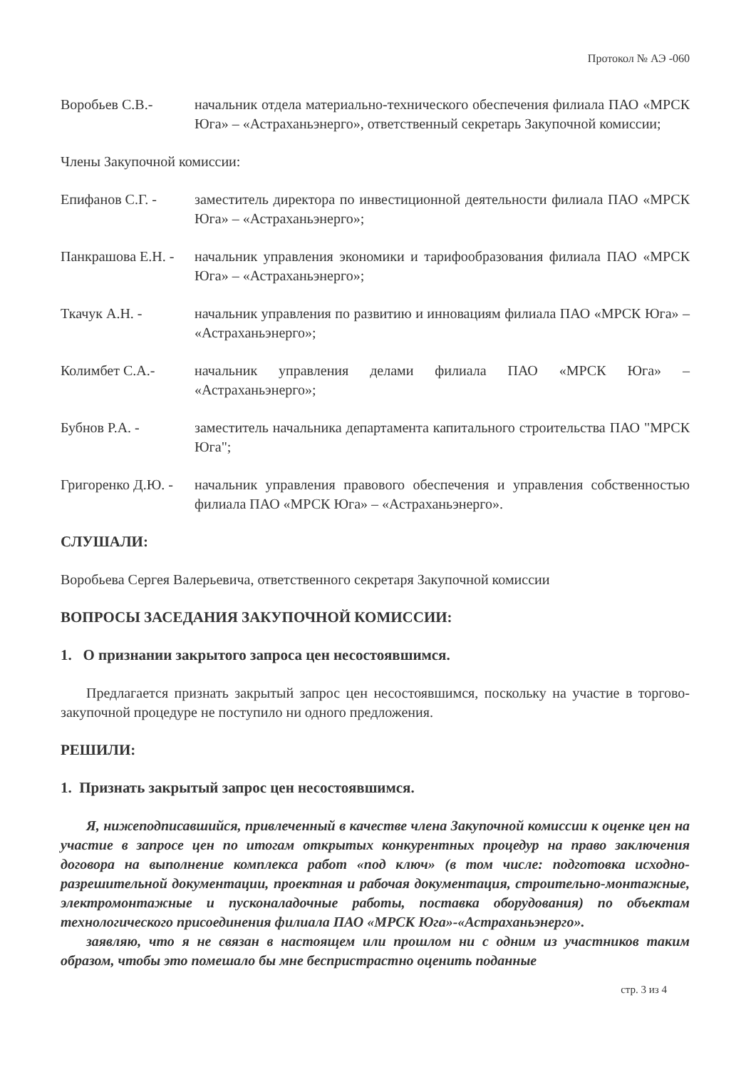Протокол № АЭ -060
Воробьев С.В.- начальник отдела материально-технического обеспечения филиала ПАО «МРСК Юга» – «Астраханьэнерго», ответственный секретарь Закупочной комиссии;
Члены Закупочной комиссии:
Епифанов С.Г. - заместитель директора по инвестиционной деятельности филиала ПАО «МРСК Юга» – «Астраханьэнерго»;
Панкрашова Е.Н. -
начальник управления экономики и тарифообразования филиала ПАО «МРСК Юга» – «Астраханьэнерго»;
Ткачук А.Н. - начальник управления по развитию и инновациям филиала ПАО «МРСК Юга» – «Астраханьэнерго»;
Колимбет С.А.- начальник управления делами филиала ПАО «МРСК Юга» – «Астраханьэнерго»;
Бубнов Р.А. - заместитель начальника департамента капитального строительства ПАО "МРСК Юга";
Григоренко Д.Ю. -
начальник управления правового обеспечения и управления собственностью филиала ПАО «МРСК Юга» – «Астраханьэнерго».
СЛУШАЛИ:
Воробьева Сергея Валерьевича, ответственного секретаря Закупочной комиссии
ВОПРОСЫ ЗАСЕДАНИЯ ЗАКУПОЧНОЙ КОМИССИИ:
1. О признании закрытого запроса цен несостоявшимся.
Предлагается признать закрытый запрос цен несостоявшимся, поскольку на участие в торгово-закупочной процедуре не поступило ни одного предложения.
РЕШИЛИ:
1. Признать закрытый запрос цен несостоявшимся.
Я, нижеподписавшийся, привлеченный в качестве члена Закупочной комиссии к оценке цен на участие в запросе цен по итогам открытых конкурентных процедур на право заключения договора на выполнение комплекса работ «под ключ» (в том числе: подготовка исходно-разрешительной документации, проектная и рабочая документация, строительно-монтажные, электромонтажные и пусконаладочные работы, поставка оборудования) по объектам технологического присоединения филиала ПАО «МРСК Юга»-«Астраханьэнерго».
заявляю, что я не связан в настоящем или прошлом ни с одним из участников таким образом, чтобы это помешало бы мне беспристрастно оценить поданные
стр. 3 из 4